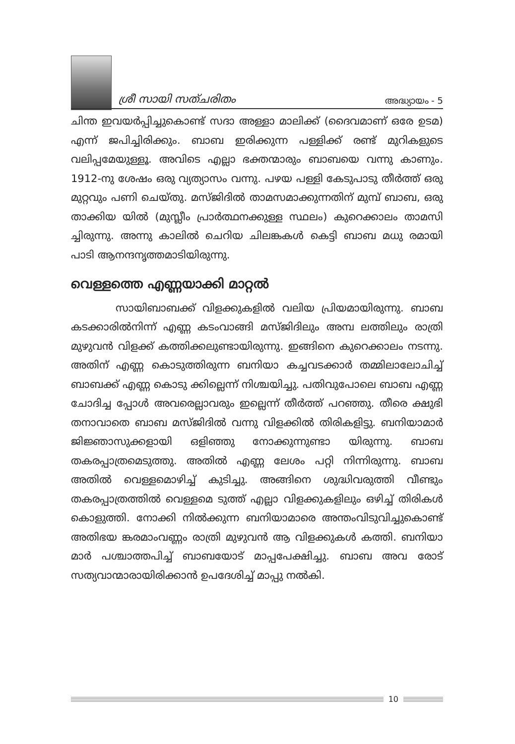ശ്രീ സായി സത്ചരിതം അദ്ധ്യായം - 5
ചിന്ത ഇവയർപ്പിച്ചുകൊണ്ട് സദാ അള്ളാ മാലിക്ക് (ദൈവമാണ് ഒരേ ഉടമ) എന്ന് ജപിച്ചിരിക്കും. ബാബ ഇരിക്കുന്ന പള്ളിക്ക് രണ്ട് മുറികളുടെ വലിപ്പമേയുള്ളൂ. അവിടെ എല്ലാ ഭക്തന്മാരും ബാബയെ വന്നു കാണും. 1912-നു ശേഷം ഒരു വ്യത്യാസം വന്നു. പഴയ പള്ളി കേടുപാടു തീർത്ത് ഒരു മുറ്റവും പണി ചെയ്തു. മസ്ജിദിൽ താമസമാക്കുന്നതിന് മുമ്പ് ബാബ, ഒരു താക്കിയ യിൽ (മുസ്ലീം പ്രാർത്ഥനക്കുള്ള സ്ഥലം) കുറെക്കാലം താമസി ച്ചിരുന്നു. അന്നു കാലിൽ ചെറിയ ചിലങ്കകൾ കെട്ടി ബാബ മധു രമായി പാടി ആനന്ദനൃത്തമാടിയിരുന്നു.
വെള്ളത്തെ എണ്ണയാക്കി മാറ്റൽ
സായിബാബക്ക് വിളക്കുകളിൽ വലിയ പ്രിയമായിരുന്നു. ബാബ കടക്കാരിൽനിന്ന് എണ്ണ കടംവാങ്ങി മസ്ജിദിലും അമ്പ ലത്തിലും രാത്രി മുഴുവൻ വിളക്ക് കത്തിക്കലുണ്ടായിരുന്നു. ഇങ്ങിനെ കുറെക്കാലം നടന്നു. അതിന് എണ്ണ കൊടുത്തിരുന്ന ബനിയാ കച്ചവടക്കാർ തമ്മിലാലോചിച്ച് ബാബക്ക് എണ്ണ കൊടു ക്കില്ലെന്ന് നിശ്ചയിച്ചു. പതിവുപോലെ ബാബ എണ്ണ ചോദിച്ച പ്പോൾ അവരെല്ലാവരും ഇല്ലെന്ന് തീർത്ത് പറഞ്ഞു. തീരെ ക്ഷുഭി തനാവാതെ ബാബ മസ്ജിദിൽ വന്നു വിളക്കിൽ തിരികളിട്ടു. ബനിയാമാർ ജിജ്ഞാസുക്കളായി ഒളിഞ്ഞു നോക്കുന്നുണ്ടാ യിരുന്നു. ബാബ തകരപ്പാത്രമെടുത്തു. അതിൽ എണ്ണ ലേശം പറ്റി നിന്നിരുന്നു. ബാബ അതിൽ വെള്ളമൊഴിച്ച് കുടിച്ചു. അങ്ങിനെ ശുദ്ധിവരുത്തി വീണ്ടും തകരപ്പാത്രത്തിൽ വെള്ളമെ ടുത്ത് എല്ലാ വിളക്കുകളിലും ഒഴിച്ച് തിരികൾ കൊളുത്തി. നോക്കി നിൽക്കുന്ന ബനിയാമാരെ അന്തംവിടുവിച്ചുകൊണ്ട് അതിഭയ ങ്കരമാംവണ്ണം രാത്രി മുഴുവൻ ആ വിളക്കുകൾ കത്തി. ബനിയാ മാർ പശ്ചാത്തപിച്ച് ബാബയോട് മാപ്പപേക്ഷിച്ചു. ബാബ അവ രോട് സത്യവാന്മാരായിരിക്കാൻ ഉപദേശിച്ച് മാപ്പു നൽകി.
10